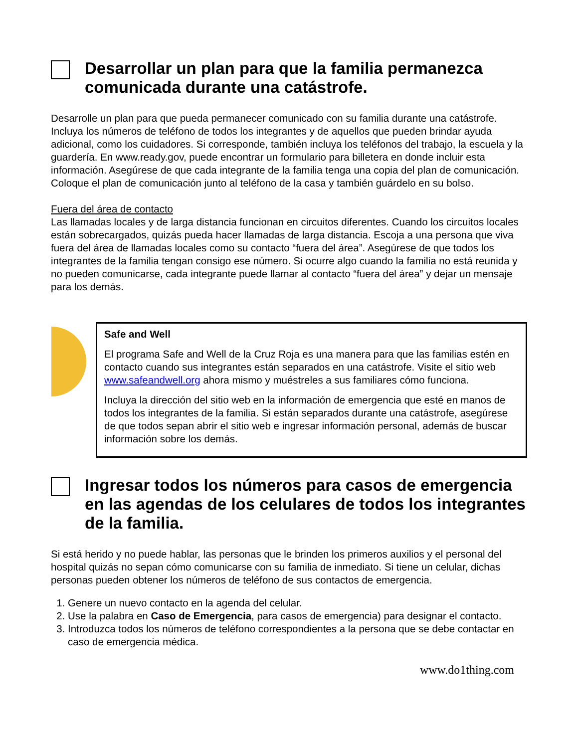Desarrollar un plan para que la familia permanezca comunicada durante una catástrofe.
Desarrolle un plan para que pueda permanecer comunicado con su familia durante una catástrofe. Incluya los números de teléfono de todos los integrantes y de aquellos que pueden brindar ayuda adicional, como los cuidadores. Si corresponde, también incluya los teléfonos del trabajo, la escuela y la guardería. En www.ready.gov, puede encontrar un formulario para billetera en donde incluir esta información. Asegúrese de que cada integrante de la familia tenga una copia del plan de comunicación. Coloque el plan de comunicación junto al teléfono de la casa y también guárdelo en su bolso.
Fuera del área de contacto
Las llamadas locales y de larga distancia funcionan en circuitos diferentes. Cuando los circuitos locales están sobrecargados, quizás pueda hacer llamadas de larga distancia. Escoja a una persona que viva fuera del área de llamadas locales como su contacto “fuera del área”. Asegúrese de que todos los integrantes de la familia tengan consigo ese número. Si ocurre algo cuando la familia no está reunida y no pueden comunicarse, cada integrante puede llamar al contacto “fuera del área” y dejar un mensaje para los demás.
Safe and Well
El programa Safe and Well de la Cruz Roja es una manera para que las familias estén en contacto cuando sus integrantes están separados en una catástrofe. Visite el sitio web www.safeandwell.org ahora mismo y muéstreles a sus familiares cómo funciona.
Incluya la dirección del sitio web en la información de emergencia que esté en manos de todos los integrantes de la familia. Si están separados durante una catástrofe, asegúrese de que todos sepan abrir el sitio web e ingresar información personal, además de buscar información sobre los demás.
Ingresar todos los números para casos de emergencia en las agendas de los celulares de todos los integrantes de la familia.
Si está herido y no puede hablar, las personas que le brinden los primeros auxilios y el personal del hospital quizás no sepan cómo comunicarse con su familia de inmediato. Si tiene un celular, dichas personas pueden obtener los números de teléfono de sus contactos de emergencia.
1. Genere un nuevo contacto en la agenda del celular.
2. Use la palabra en Caso de Emergencia, para casos de emergencia) para designar el contacto.
3. Introduzca todos los números de teléfono correspondientes a la persona que se debe contactar en caso de emergencia médica.
www.do1thing.com